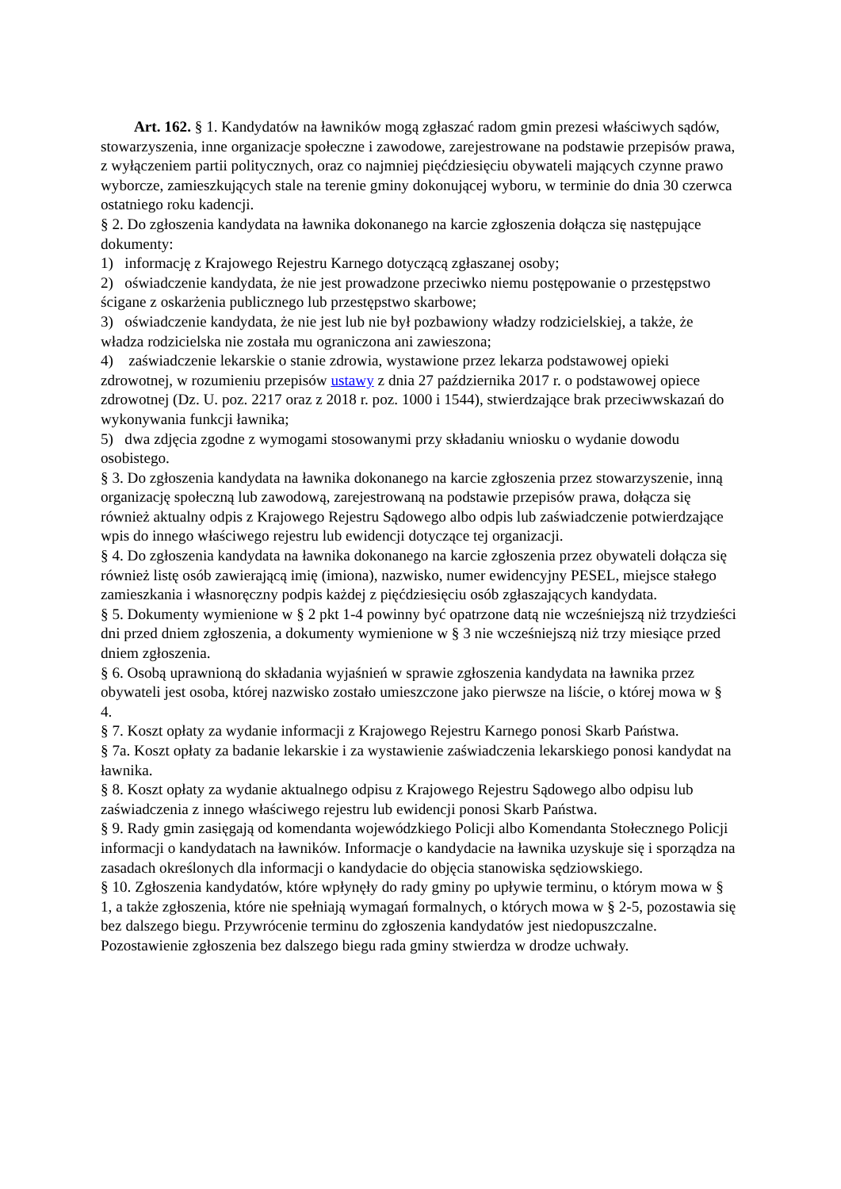Art. 162. § 1. Kandydatów na ławników mogą zgłaszać radom gmin prezesi właściwych sądów, stowarzyszenia, inne organizacje społeczne i zawodowe, zarejestrowane na podstawie przepisów prawa, z wyłączeniem partii politycznych, oraz co najmniej pięćdziesięciu obywateli mających czynne prawo wyborcze, zamieszkujących stale na terenie gminy dokonującej wyboru, w terminie do dnia 30 czerwca ostatniego roku kadencji.
§ 2. Do zgłoszenia kandydata na ławnika dokonanego na karcie zgłoszenia dołącza się następujące dokumenty:
1) informację z Krajowego Rejestru Karnego dotyczącą zgłaszanej osoby;
2) oświadczenie kandydata, że nie jest prowadzone przeciwko niemu postępowanie o przestępstwo ścigane z oskarżenia publicznego lub przestępstwo skarbowe;
3) oświadczenie kandydata, że nie jest lub nie był pozbawiony władzy rodzicielskiej, a także, że władza rodzicielska nie została mu ograniczona ani zawieszona;
4) zaświadczenie lekarskie o stanie zdrowia, wystawione przez lekarza podstawowej opieki zdrowotnej, w rozumieniu przepisów ustawy z dnia 27 października 2017 r. o podstawowej opiece zdrowotnej (Dz. U. poz. 2217 oraz z 2018 r. poz. 1000 i 1544), stwierdzające brak przeciwwskazań do wykonywania funkcji ławnika;
5) dwa zdjęcia zgodne z wymogami stosowanymi przy składaniu wniosku o wydanie dowodu osobistego.
§ 3. Do zgłoszenia kandydata na ławnika dokonanego na karcie zgłoszenia przez stowarzyszenie, inną organizację społeczną lub zawodową, zarejestrowaną na podstawie przepisów prawa, dołącza się również aktualny odpis z Krajowego Rejestru Sądowego albo odpis lub zaświadczenie potwierdzające wpis do innego właściwego rejestru lub ewidencji dotyczące tej organizacji.
§ 4. Do zgłoszenia kandydata na ławnika dokonanego na karcie zgłoszenia przez obywateli dołącza się również listę osób zawierającą imię (imiona), nazwisko, numer ewidencyjny PESEL, miejsce stałego zamieszkania i własnoręczny podpis każdej z pięćdziesięciu osób zgłaszających kandydata.
§ 5. Dokumenty wymienione w § 2 pkt 1-4 powinny być opatrzone datą nie wcześniejszą niż trzydzieści dni przed dniem zgłoszenia, a dokumenty wymienione w § 3 nie wcześniejszą niż trzy miesiące przed dniem zgłoszenia.
§ 6. Osobą uprawnioną do składania wyjaśnień w sprawie zgłoszenia kandydata na ławnika przez obywateli jest osoba, której nazwisko zostało umieszczone jako pierwsze na liście, o której mowa w § 4.
§ 7. Koszt opłaty za wydanie informacji z Krajowego Rejestru Karnego ponosi Skarb Państwa.
§ 7a. Koszt opłaty za badanie lekarskie i za wystawienie zaświadczenia lekarskiego ponosi kandydat na ławnika.
§ 8. Koszt opłaty za wydanie aktualnego odpisu z Krajowego Rejestru Sądowego albo odpisu lub zaświadczenia z innego właściwego rejestru lub ewidencji ponosi Skarb Państwa.
§ 9. Rady gmin zasięgają od komendanta wojewódzkiego Policji albo Komendanta Stołecznego Policji informacji o kandydatach na ławników. Informacje o kandydacie na ławnika uzyskuje się i sporządza na zasadach określonych dla informacji o kandydacie do objęcia stanowiska sędziowskiego.
§ 10. Zgłoszenia kandydatów, które wpłynęły do rady gminy po upływie terminu, o którym mowa w § 1, a także zgłoszenia, które nie spełniają wymagań formalnych, o których mowa w § 2-5, pozostawia się bez dalszego biegu. Przywrócenie terminu do zgłoszenia kandydatów jest niedopuszczalne. Pozostawienie zgłoszenia bez dalszego biegu rada gminy stwierdza w drodze uchwały.